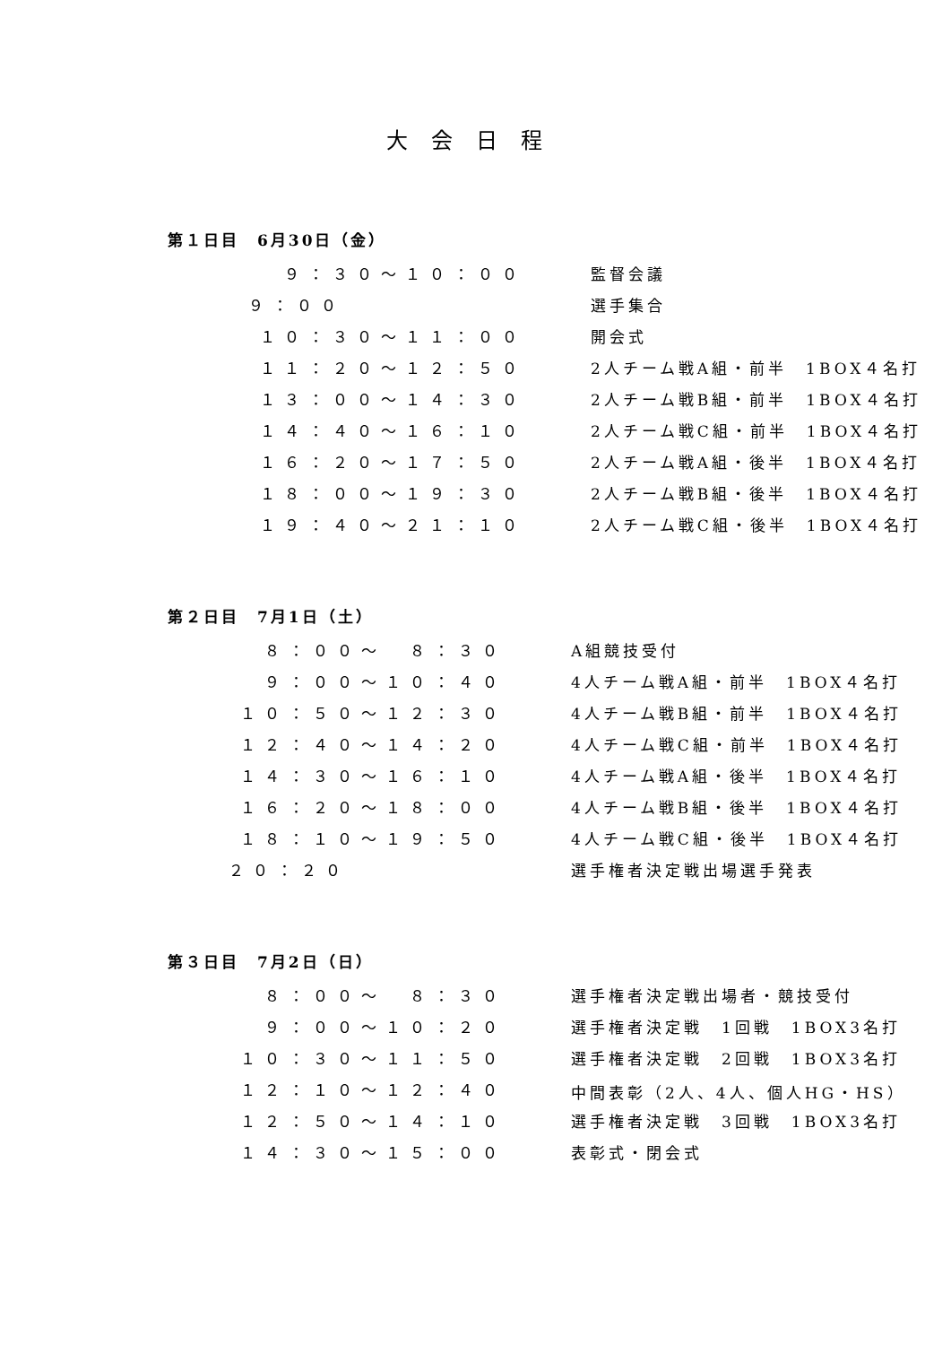大会日程
第１日目　6月30日（金）
| ９：３０～１０：００ | 監督会議 |
| ９：００ | 選手集合 |
| １０：３０～１１：００ | 開会式 |
| １１：２０～１２：５０ | 2人チーム戦A組・前半 1BOX４名打 |
| １３：００～１４：３０ | 2人チーム戦B組・前半 1BOX４名打 |
| １４：４０～１６：１０ | 2人チーム戦C組・前半 1BOX４名打 |
| １６：２０～１７：５０ | 2人チーム戦A組・後半 1BOX４名打 |
| １８：００～１９：３０ | 2人チーム戦B組・後半 1BOX４名打 |
| １９：４０～２１：１０ | 2人チーム戦C組・後半 1BOX４名打 |
第２日目　7月1日（土）
| ８：００～ ８：３０ | A組競技受付 |
| ９：００～１０：４０ | 4人チーム戦A組・前半 1BOX４名打 |
| １０：５０～１２：３０ | 4人チーム戦B組・前半 1BOX４名打 |
| １２：４０～１４：２０ | 4人チーム戦C組・前半 1BOX４名打 |
| １４：３０～１６：１０ | 4人チーム戦A組・後半 1BOX４名打 |
| １６：２０～１８：００ | 4人チーム戦B組・後半 1BOX４名打 |
| １８：１０～１９：５０ | 4人チーム戦C組・後半 1BOX４名打 |
| ２０：２０ | 選手権者決定戦出場選手発表 |
第３日目　7月2日（日）
| ８：００～ ８：３０ | 選手権者決定戦出場者・競技受付 |
| ９：００～１０：２０ | 選手権者決定戦 1回戦 1BOX3名打 |
| １０：３０～１１：５０ | 選手権者決定戦 2回戦 1BOX3名打 |
| １２：１０～１２：４０ | 中間表彰（2人、4人、個人HG・HS） |
| １２：５０～１４：１０ | 選手権者決定戦 3回戦 1BOX3名打 |
| １４：３０～１５：００ | 表彰式・閉会式 |